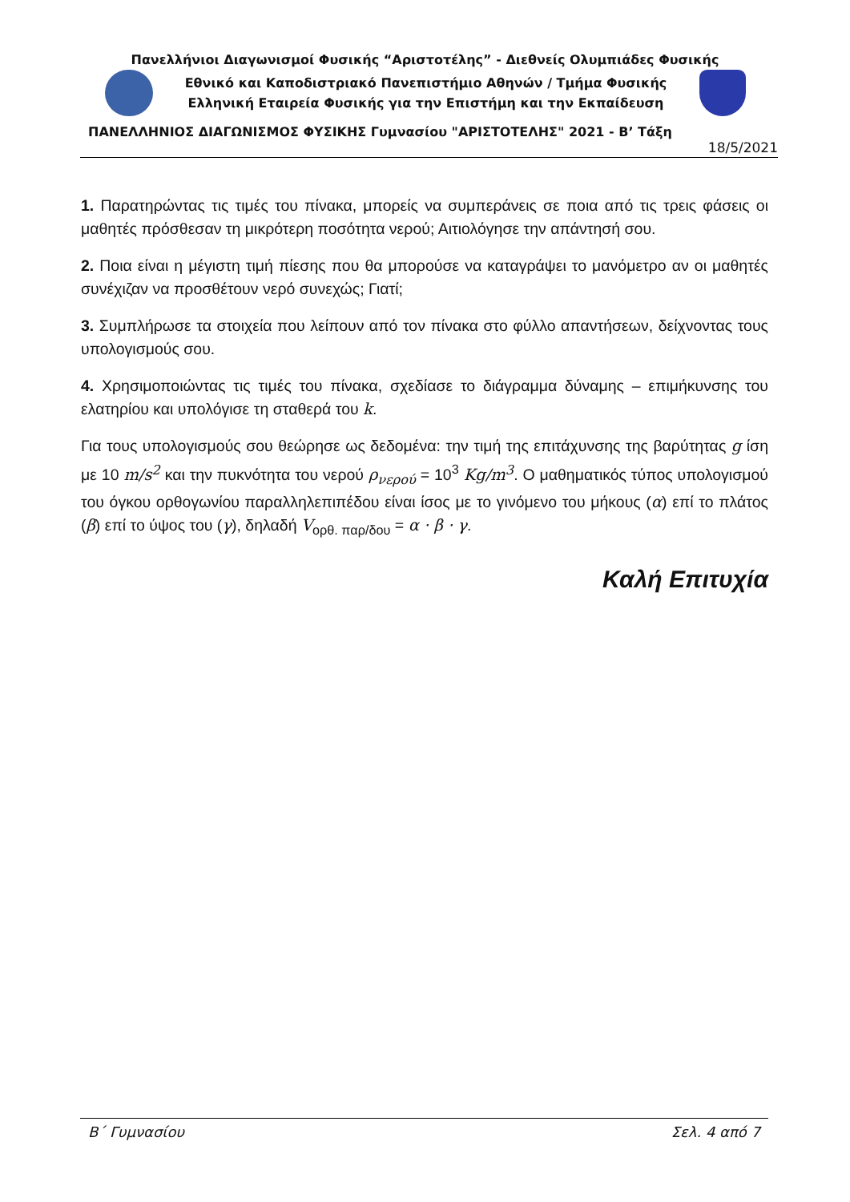Πανελλήνιοι Διαγωνισμοί Φυσικής “Αριστοτέλης” - Διεθνείς Ολυμπιάδες Φυσικής
Εθνικό και Καποδιστριακό Πανεπιστήμιο Αθηνών / Τμήμα Φυσικής
Ελληνική Εταιρεία Φυσικής για την Επιστήμη και την Εκπαίδευση
ΠΑΝΕΛΛΗΝΙΟΣ ΔΙΑΓΩΝΙΣΜΟΣ ΦΥΣΙΚΗΣ Γυμνασίου "ΑΡΙΣΤΟΤΕΛΗΣ" 2021 - Β’ Τάξη
18/5/2021
1. Παρατηρώντας τις τιμές του πίνακα, μπορείς να συμπεράνεις σε ποια από τις τρεις φάσεις οι μαθητές πρόσθεσαν τη μικρότερη ποσότητα νερού; Αιτιολόγησε την απάντησή σου.
2. Ποια είναι η μέγιστη τιμή πίεσης που θα μπορούσε να καταγράψει το μανόμετρο αν οι μαθητές συνέχιζαν να προσθέτουν νερό συνεχώς; Γιατί;
3. Συμπλήρωσε τα στοιχεία που λείπουν από τον πίνακα στο φύλλο απαντήσεων, δείχνοντας τους υπολογισμούς σου.
4. Χρησιμοποιώντας τις τιμές του πίνακα, σχεδίασε το διάγραμμα δύναμης – επιμήκυνσης του ελατηρίου και υπολόγισε τη σταθερά του k.
Για τους υπολογισμούς σου θεώρησε ως δεδομένα: την τιμή της επιτάχυνσης της βαρύτητας g ίση με 10 m/s<sup>2</sup> και την πυκνότητα του νερού ρ<sub>νερού</sub> = 10<sup>3</sup> Kg/m<sup>3</sup>. Ο μαθηματικός τύπος υπολογισμού του όγκου ορθογωνίου παραλληλεπιπέδου είναι ίσος με το γινόμενο του μήκους (α) επί το πλάτος (β) επί το ύψος του (γ), δηλαδή V<sub>ορθ. παρ/δου</sub> = α · β · γ.
Καλή Επιτυχία
Β΄ Γυμνασίου Σελ. 4 από 7